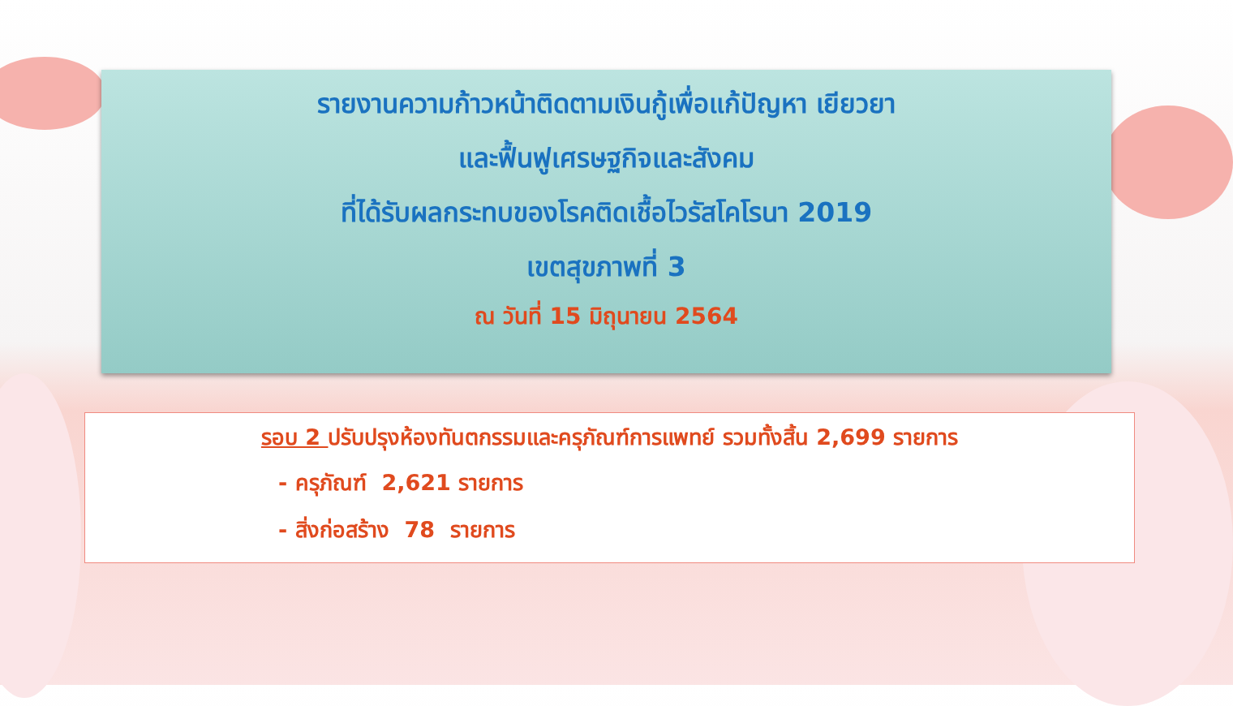รายงานความก้าวหน้าติดตามเงินกู้เพื่อแก้ปัญหา เยียวยา
และฟื้นฟูเศรษฐกิจและสังคม
ที่ได้รับผลกระทบของโรคติดเชื้อไวรัสโคโรนา 2019
เขตสุขภาพที่ 3
ณ วันที่ 15 มิถุนายน 2564
รอบ 2 ปรับปรุงห้องทันตกรรมและครุภัณฑ์การแพทย์ รวมทั้งสิ้น 2,699 รายการ
- ครุภัณฑ์ 2,621 รายการ
- สิ่งก่อสร้าง 78 รายการ